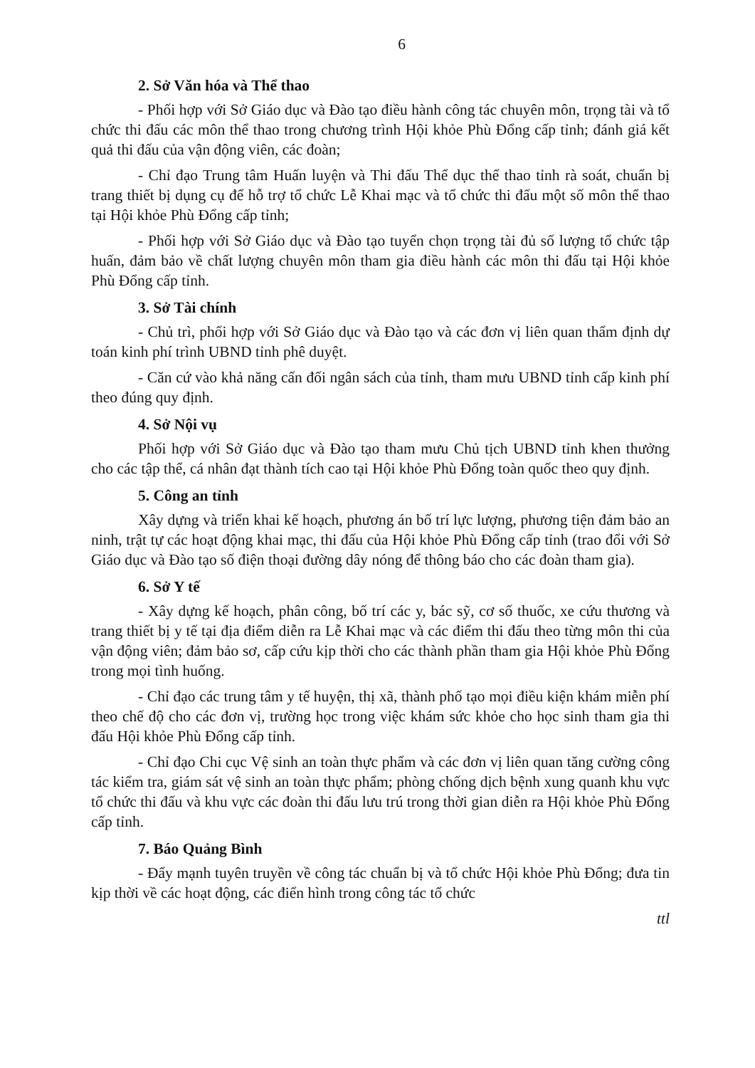6
2. Sở Văn hóa và Thể thao
- Phối hợp với Sở Giáo dục và Đào tạo điều hành công tác chuyên môn, trọng tài và tổ chức thi đấu các môn thể thao trong chương trình Hội khỏe Phù Đổng cấp tỉnh; đánh giá kết quả thi đấu của vận động viên, các đoàn;
- Chỉ đạo Trung tâm Huấn luyện và Thi đấu Thể dục thể thao tỉnh rà soát, chuẩn bị trang thiết bị dụng cụ để hỗ trợ tổ chức Lễ Khai mạc và tổ chức thi đấu một số môn thể thao tại Hội khỏe Phù Đổng cấp tỉnh;
- Phối hợp với Sở Giáo dục và Đào tạo tuyển chọn trọng tài đủ số lượng tổ chức tập huấn, đảm bảo về chất lượng chuyên môn tham gia điều hành các môn thi đấu tại Hội khỏe Phù Đổng cấp tỉnh.
3. Sở Tài chính
- Chủ trì, phối hợp với Sở Giáo dục và Đào tạo và các đơn vị liên quan thẩm định dự toán kinh phí trình UBND tỉnh phê duyệt.
- Căn cứ vào khả năng cấn đối ngân sách của tỉnh, tham mưu UBND tỉnh cấp kinh phí theo đúng quy định.
4. Sở Nội vụ
Phối hợp với Sở Giáo dục và Đào tạo tham mưu Chủ tịch UBND tỉnh khen thưởng cho các tập thể, cá nhân đạt thành tích cao tại Hội khỏe Phù Đổng toàn quốc theo quy định.
5. Công an tỉnh
Xây dựng và triển khai kế hoạch, phương án bố trí lực lượng, phương tiện đảm bảo an ninh, trật tự các hoạt động khai mạc, thi đấu của Hội khỏe Phù Đổng cấp tỉnh (trao đổi với Sở Giáo dục và Đào tạo số điện thoại đường dây nóng để thông báo cho các đoàn tham gia).
6. Sở Y tế
- Xây dựng kế hoạch, phân công, bố trí các y, bác sỹ, cơ số thuốc, xe cứu thương và trang thiết bị y tế tại địa điểm diễn ra Lễ Khai mạc và các điểm thi đấu theo từng môn thi của vận động viên; đảm bảo sơ, cấp cứu kịp thời cho các thành phần tham gia Hội khỏe Phù Đổng trong mọi tình huống.
- Chỉ đạo các trung tâm y tế huyện, thị xã, thành phố tạo mọi điều kiện khám miễn phí theo chế độ cho các đơn vị, trường học trong việc khám sức khỏe cho học sinh tham gia thi đấu Hội khỏe Phù Đổng cấp tỉnh.
- Chỉ đạo Chi cục Vệ sinh an toàn thực phẩm và các đơn vị liên quan tăng cường công tác kiểm tra, giám sát vệ sinh an toàn thực phẩm; phòng chống dịch bệnh xung quanh khu vực tổ chức thi đấu và khu vực các đoàn thi đấu lưu trú trong thời gian diễn ra Hội khỏe Phù Đổng cấp tỉnh.
7. Báo Quảng Bình
- Đẩy mạnh tuyên truyền về công tác chuẩn bị và tổ chức Hội khỏe Phù Đổng; đưa tin kịp thời về các hoạt động, các điển hình trong công tác tổ chức
ttl